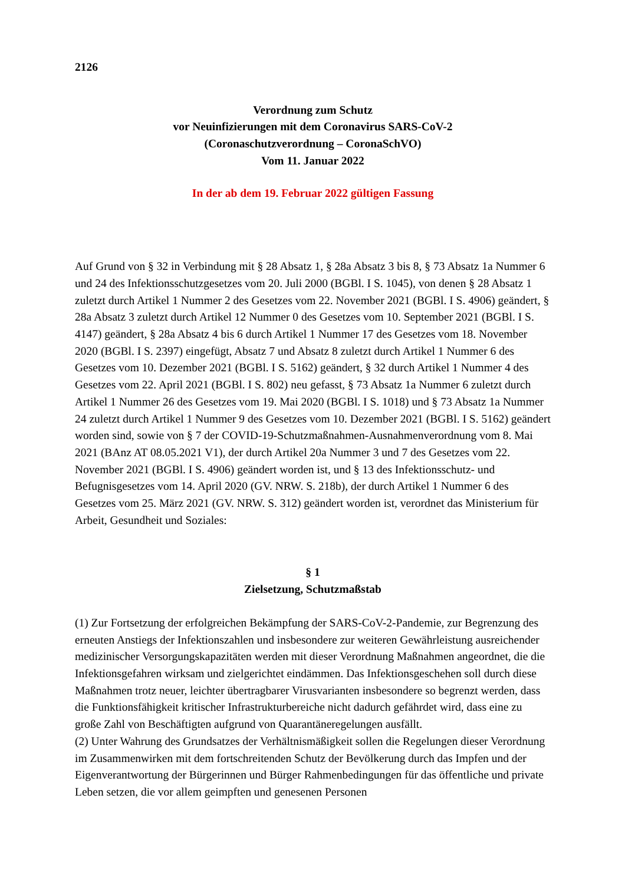2126
Verordnung zum Schutz
vor Neuinfizierungen mit dem Coronavirus SARS-CoV-2
(Coronaschutzverordnung – CoronaSchVO)
Vom 11. Januar 2022
In der ab dem 19. Februar 2022 gültigen Fassung
Auf Grund von § 32 in Verbindung mit § 28 Absatz 1, § 28a Absatz 3 bis 8, § 73 Absatz 1a Nummer 6 und 24 des Infektionsschutzgesetzes vom 20. Juli 2000 (BGBl. I S. 1045), von denen § 28 Absatz 1 zuletzt durch Artikel 1 Nummer 2 des Gesetzes vom 22. November 2021 (BGBl. I S. 4906) geändert, § 28a Absatz 3 zuletzt durch Artikel 12 Nummer 0 des Gesetzes vom 10. September 2021 (BGBl. I S. 4147) geändert, § 28a Absatz 4 bis 6 durch Artikel 1 Nummer 17 des Gesetzes vom 18. November 2020 (BGBl. I S. 2397) eingefügt, Absatz 7 und Absatz 8 zuletzt durch Artikel 1 Nummer 6 des Gesetzes vom 10. Dezember 2021 (BGBl. I S. 5162) geändert, § 32 durch Artikel 1 Nummer 4 des Gesetzes vom 22. April 2021 (BGBl. I S. 802) neu gefasst, § 73 Absatz 1a Nummer 6 zuletzt durch Artikel 1 Nummer 26 des Gesetzes vom 19. Mai 2020 (BGBl. I S. 1018) und § 73 Absatz 1a Nummer 24 zuletzt durch Artikel 1 Nummer 9 des Gesetzes vom 10. Dezember 2021 (BGBl. I S. 5162) geändert worden sind, sowie von § 7 der COVID-19-Schutzmaßnahmen-Ausnahmenverordnung vom 8. Mai 2021 (BAnz AT 08.05.2021 V1), der durch Artikel 20a Nummer 3 und 7 des Gesetzes vom 22. November 2021 (BGBl. I S. 4906) geändert worden ist, und § 13 des Infektionsschutz- und Befugnisgesetzes vom 14. April 2020 (GV. NRW. S. 218b), der durch Artikel 1 Nummer 6 des Gesetzes vom 25. März 2021 (GV. NRW. S. 312) geändert worden ist, verordnet das Ministerium für Arbeit, Gesundheit und Soziales:
§ 1
Zielsetzung, Schutzmaßstab
(1) Zur Fortsetzung der erfolgreichen Bekämpfung der SARS-CoV-2-Pandemie, zur Begrenzung des erneuten Anstiegs der Infektionszahlen und insbesondere zur weiteren Gewährleistung ausreichender medizinischer Versorgungskapazitäten werden mit dieser Verordnung Maßnahmen angeordnet, die die Infektionsgefahren wirksam und zielgerichtet eindämmen. Das Infektionsgeschehen soll durch diese Maßnahmen trotz neuer, leichter übertragbarer Virusvarianten insbesondere so begrenzt werden, dass die Funktionsfähigkeit kritischer Infrastrukturbereiche nicht dadurch gefährdet wird, dass eine zu große Zahl von Beschäftigten aufgrund von Quarantäneregelungen ausfällt.
(2) Unter Wahrung des Grundsatzes der Verhältnismäßigkeit sollen die Regelungen dieser Verordnung im Zusammenwirken mit dem fortschreitenden Schutz der Bevölkerung durch das Impfen und der Eigenverantwortung der Bürgerinnen und Bürger Rahmenbedingungen für das öffentliche und private Leben setzen, die vor allem geimpften und genesenen Personen